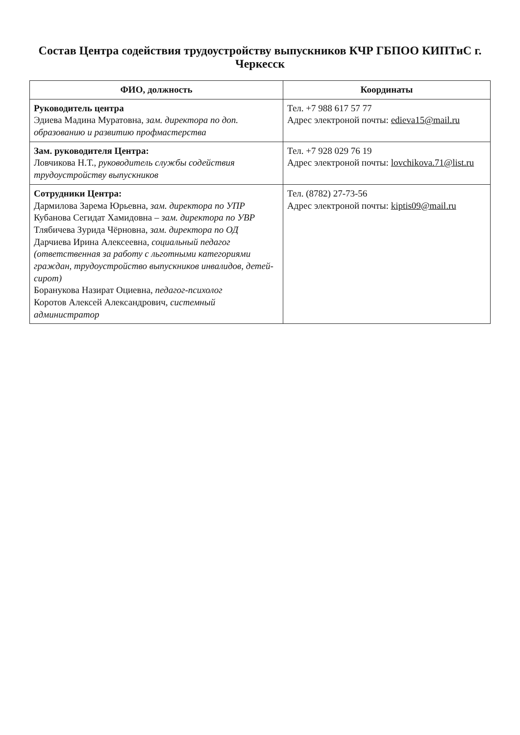Состав Центра содействия трудоустройству выпускников КЧР ГБПОО КИПТиС г. Черкесск
| ФИО, должность | Координаты |
| --- | --- |
| Руководитель центра Эдиева Мадина Муратовна, зам. директора по доп. образованию и развитию профмастерства | Тел. +7 988 617 57 77 Адрес электроной почты: edieva15@mail.ru |
| Зам. руководителя Центра: Ловчикова Н.Т., руководитель службы содействия трудоустройству выпускников | Тел. +7 928 029 76 19 Адрес электроной почты: lovchikova.71@list.ru |
| Сотрудники Центра: Дармилова Зарема Юрьевна, зам. директора по УПР Кубанова Сегидат Хамидовна – зам. директора по УВР Тлябичева Зурида Чёрновна, зам. директора по ОД Дарчиева Ирина Алексеевна, социальный педагог (ответственная за работу с льготными категориями граждан, трудоустройство выпускников инвалидов, детей- сирот) Боранукова Назират Оциевна, педагог-психолог Коротов Алексей Александрович, системный администратор | Тел. (8782) 27-73-56 Адрес электроной почты: kiptis09@mail.ru |